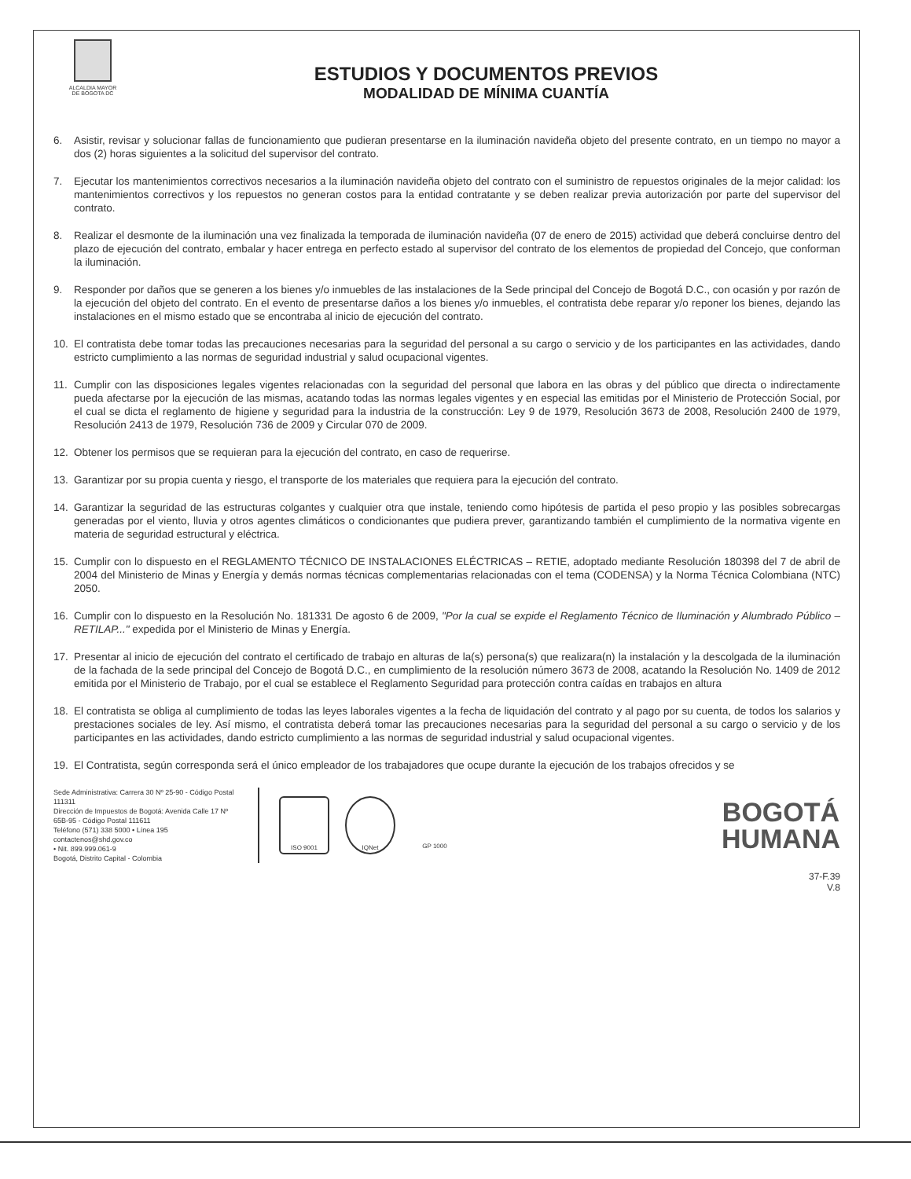ALCALDIA MAYOR
DE BOGOTA DC
ESTUDIOS Y DOCUMENTOS PREVIOS
MODALIDAD DE MÍNIMA CUANTÍA
6. Asistir, revisar y solucionar fallas de funcionamiento que pudieran presentarse en la iluminación navideña objeto del presente contrato, en un tiempo no mayor a dos (2) horas siguientes a la solicitud del supervisor del contrato.
7. Ejecutar los mantenimientos correctivos necesarios a la iluminación navideña objeto del contrato con el suministro de repuestos originales de la mejor calidad: los mantenimientos correctivos y los repuestos no generan costos para la entidad contratante y se deben realizar previa autorización por parte del supervisor del contrato.
8. Realizar el desmonte de la iluminación una vez finalizada la temporada de iluminación navideña (07 de enero de 2015) actividad que deberá concluirse dentro del plazo de ejecución del contrato, embalar y hacer entrega en perfecto estado al supervisor del contrato de los elementos de propiedad del Concejo, que conforman la iluminación.
9. Responder por daños que se generen a los bienes y/o inmuebles de las instalaciones de la Sede principal del Concejo de Bogotá D.C., con ocasión y por razón de la ejecución del objeto del contrato. En el evento de presentarse daños a los bienes y/o inmuebles, el contratista debe reparar y/o reponer los bienes, dejando las instalaciones en el mismo estado que se encontraba al inicio de ejecución del contrato.
10. El contratista debe tomar todas las precauciones necesarias para la seguridad del personal a su cargo o servicio y de los participantes en las actividades, dando estricto cumplimiento a las normas de seguridad industrial y salud ocupacional vigentes.
11. Cumplir con las disposiciones legales vigentes relacionadas con la seguridad del personal que labora en las obras y del público que directa o indirectamente pueda afectarse por la ejecución de las mismas, acatando todas las normas legales vigentes y en especial las emitidas por el Ministerio de Protección Social, por el cual se dicta el reglamento de higiene y seguridad para la industria de la construcción: Ley 9 de 1979, Resolución 3673 de 2008, Resolución 2400 de 1979, Resolución 2413 de 1979, Resolución 736 de 2009 y Circular 070 de 2009.
12. Obtener los permisos que se requieran para la ejecución del contrato, en caso de requerirse.
13. Garantizar por su propia cuenta y riesgo, el transporte de los materiales que requiera para la ejecución del contrato.
14. Garantizar la seguridad de las estructuras colgantes y cualquier otra que instale, teniendo como hipótesis de partida el peso propio y las posibles sobrecargas generadas por el viento, lluvia y otros agentes climáticos o condicionantes que pudiera prever, garantizando también el cumplimiento de la normativa vigente en materia de seguridad estructural y eléctrica.
15. Cumplir con lo dispuesto en el REGLAMENTO TÉCNICO DE INSTALACIONES ELÉCTRICAS – RETIE, adoptado mediante Resolución 180398 del 7 de abril de 2004 del Ministerio de Minas y Energía y demás normas técnicas complementarias relacionadas con el tema (CODENSA) y la Norma Técnica Colombiana (NTC) 2050.
16. Cumplir con lo dispuesto en la Resolución No. 181331 De agosto 6 de 2009, "Por la cual se expide el Reglamento Técnico de Iluminación y Alumbrado Público – RETILAP..." expedida por el Ministerio de Minas y Energía.
17. Presentar al inicio de ejecución del contrato el certificado de trabajo en alturas de la(s) persona(s) que realizara(n) la instalación y la descolgada de la iluminación de la fachada de la sede principal del Concejo de Bogotá D.C., en cumplimiento de la resolución número 3673 de 2008, acatando la Resolución No. 1409 de 2012 emitida por el Ministerio de Trabajo, por el cual se establece el Reglamento Seguridad para protección contra caídas en trabajos en altura
18. El contratista se obliga al cumplimiento de todas las leyes laborales vigentes a la fecha de liquidación del contrato y al pago por su cuenta, de todos los salarios y prestaciones sociales de ley. Así mismo, el contratista deberá tomar las precauciones necesarias para la seguridad del personal a su cargo o servicio y de los participantes en las actividades, dando estricto cumplimiento a las normas de seguridad industrial y salud ocupacional vigentes.
19. El Contratista, según corresponda será el único empleador de los trabajadores que ocupe durante la ejecución de los trabajos ofrecidos y se
Sede Administrativa: Carrera 30 Nº 25-90 - Código Postal 111311
Dirección de Impuestos de Bogotá: Avenida Calle 17 Nº 65B-95 - Código Postal 111611
Teléfono (571) 338 5000 • Línea 195
contactenos@shd.gov.co
• Nit. 899.999.061-9
Bogotá, Distrito Capital - Colombia
ISO 9001 IQNet GP 1000
BOGOTÁ
HUMANA
37-F.39
V.8